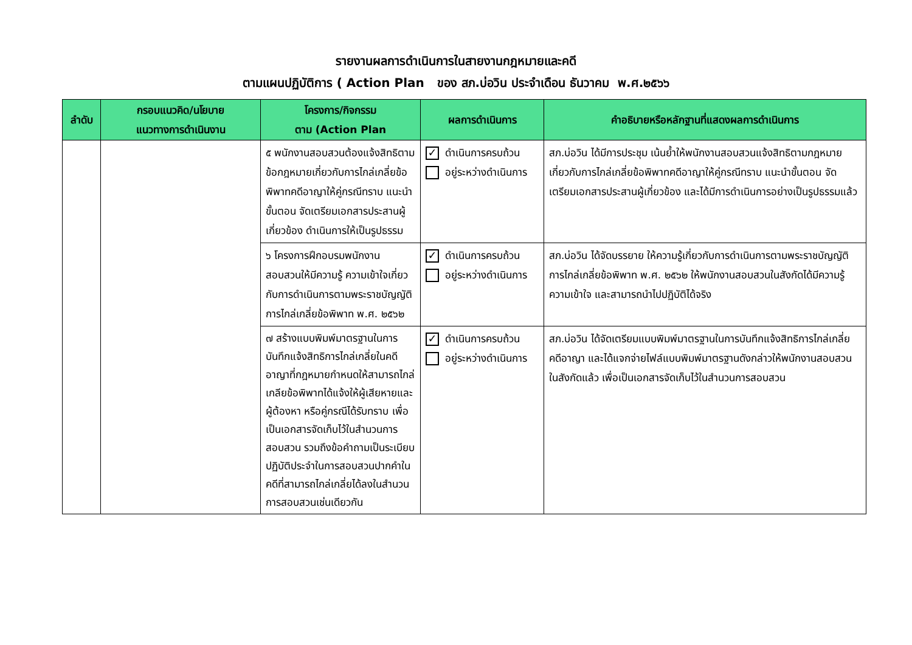รายงานผลการดำเนินการในสายงานกฎหมายและคดี
ตามแผนปฏิบัติการ ( Action Plan ของ สภ.บ่อวิน ประจำเดือน ธันวาคม พ.ศ.๒๕๖๖
| ลำดับ | กรอบแนวคิด/นโยบาย แนวทางการดำเนินงาน | โครงการ/กิจกรรม ตาม (Action Plan | ผลการดำเนินการ | คำอธิบายหรือหลักฐานที่แสดงผลการดำเนินการ |
| --- | --- | --- | --- | --- |
| | | ๕ พนักงานสอบสวนต้องแจ้งสิทธิตามข้อกฎหมายเกี่ยวกับการไกล่เกลี่ยข้อพิพาทคดีอาญาให้คู่กรณีทราบ แนะนำขั้นตอน จัดเตรียมเอกสารประสานผู้เกี่ยวข้อง ดำเนินการให้เป็นรูปธรรม | ✓ ดำเนินการครบถ้วน อยู่ระหว่างดำเนินการ | สภ.บ่อวิน ได้มีการประชุม เน้นย้ำให้พนักงานสอบสวนแจ้งสิทธิตามกฎหมายเกี่ยวกับการไกล่เกลี่ยข้อพิพาทคดีอาญาให้คู่กรณีทราบ แนะนำขั้นตอน จัดเตรียมเอกสารประสานผู้เกี่ยวข้อง และได้มีการดำเนินการอย่างเป็นรูปธรรมแล้ว |
| | | ๖ โครงการฝึกอบรมพนักงานสอบสวนให้มีความรู้ ความเข้าใจเกี่ยวกับการดำเนินการตามพระราชบัญญัติ การไกล่เกลี่ยข้อพิพาท พ.ศ. ๒๕๖๒ | ✓ ดำเนินการครบถ้วน อยู่ระหว่างดำเนินการ | สภ.บ่อวิน ได้จัดบรรยาย ให้ความรู้เกี่ยวกับการดำเนินการตามพระราชบัญญัติการไกล่เกลี่ยข้อพิพาท พ.ศ. ๒๕๖๒ ให้พนักงานสอบสวนในสังกัดได้มีความรู้ ความเข้าใจ และสามารถนำไปปฏิบัติได้จริง |
| | | ๗ สร้างแบบพิมพ์มาตรฐานในการบันทึกแจ้งสิทธิการไกล่เกลี่ยในคดีอาญาที่กฎหมายกำหนดให้สามารถไกล่เกลียข้อพิพาทได้แจ้งให้ผู้เสียหายและผู้ต้องหา หรือคู่กรณีได้รับทราบ เพื่อเป็นเอกสารจัดเก็บไว้ในสำนวนการสอบสวน รวมถึงข้อคำถามเป็นระเบียบปฏิบัติประจำในการสอบสวนปากคำในคดีที่สามารถไกล่เกลี่ยได้ลงในสำนวนการสอบสวนเช่นเดียวกัน | ✓ ดำเนินการครบถ้วน อยู่ระหว่างดำเนินการ | สภ.บ่อวิน ได้จัดเตรียมแบบพิมพ์มาตรฐานในการบันทึกแจ้งสิทธิการไกล่เกลี่ยคดีอาญา และได้แจกจ่ายไฟล์แบบพิมพ์มาตรฐานดังกล่าวให้พนักงานสอบสวนในสังกัดแล้ว เพื่อเป็นเอกสารจัดเก็บไว้ในสำนวนการสอบสวน |